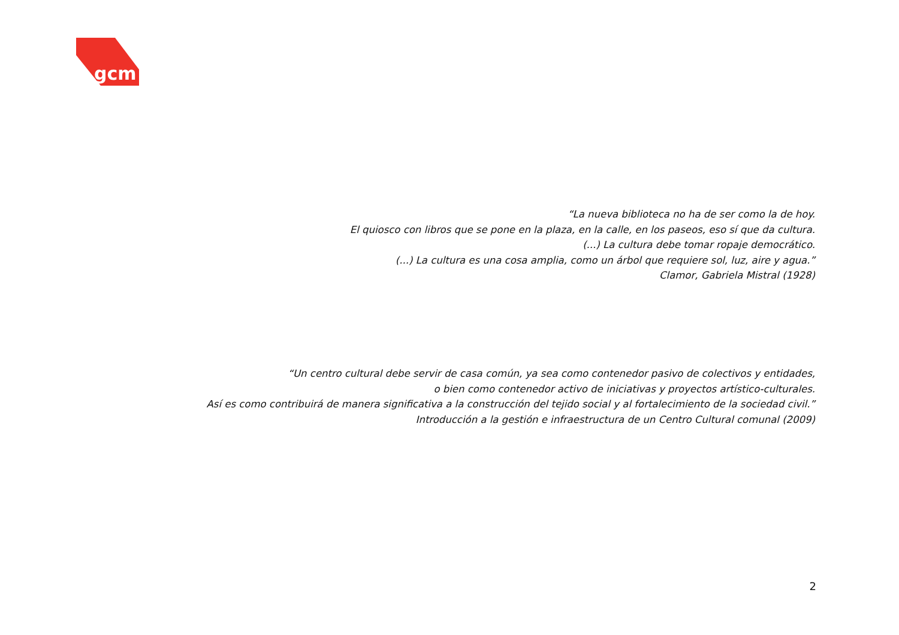gcm
“La nueva biblioteca no ha de ser como la de hoy.
El quiosco con libros que se pone en la plaza, en la calle, en los paseos, eso sí que da cultura.
(...) La cultura debe tomar ropaje democrático.
(...) La cultura es una cosa amplia, como un árbol que requiere sol, luz, aire y agua.”
Clamor, Gabriela Mistral (1928)
“Un centro cultural debe servir de casa común, ya sea como contenedor pasivo de colectivos y entidades,
o bien como contenedor activo de iniciativas y proyectos artístico-culturales.
Así es como contribuirá de manera significativa a la construcción del tejido social y al fortalecimiento de la sociedad civil.”
Introducción a la gestión e infraestructura de un Centro Cultural comunal (2009)
2